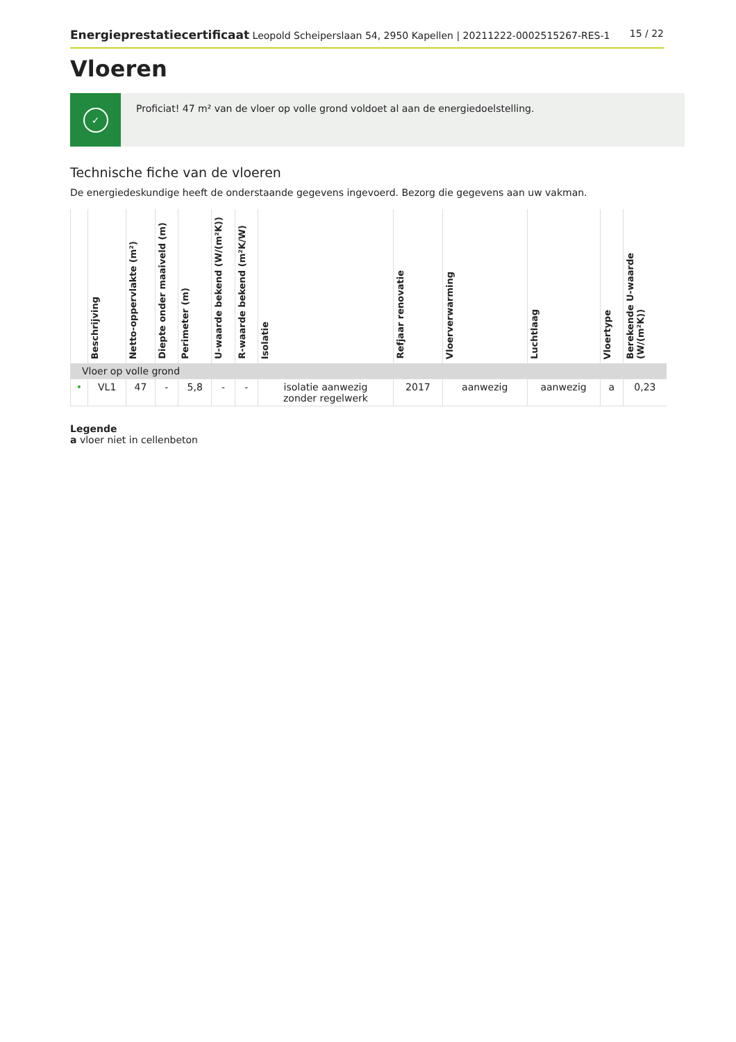Energieprestatiecertificaat Leopold Scheiperslaan 54, 2950 Kapellen | 20211222-0002515267-RES-1
15 / 22
Vloeren
✓
Proficiat! 47 m² van de vloer op volle grond voldoet al aan de energiedoelstelling.
Technische fiche van de vloeren
De energiedeskundige heeft de onderstaande gegevens ingevoerd. Bezorg die gegevens aan uw vakman.
| | Beschrijving | Netto-oppervlakte (m²) | Diepte onder maaiveld (m) | Perimeter (m) | U-waarde bekend (W/(m²K)) | R-waarde bekend (m²K/W) | Isolatie | Refjaar renovatie | Vloerverwarming | Luchtlaag | Vloertype | Berekende U-waarde (W/(m²K)) |
| --- | --- | --- | --- | --- | --- | --- | --- | --- | --- | --- | --- | --- |
| Vloer op volle grond | | | | | | | | | | | | |
| • | VL1 | 47 | - | 5,8 | - | - | isolatie aanwezig zonder regelwerk | 2017 | aanwezig | aanwezig | a | 0,23 |
Legende
a vloer niet in cellenbeton